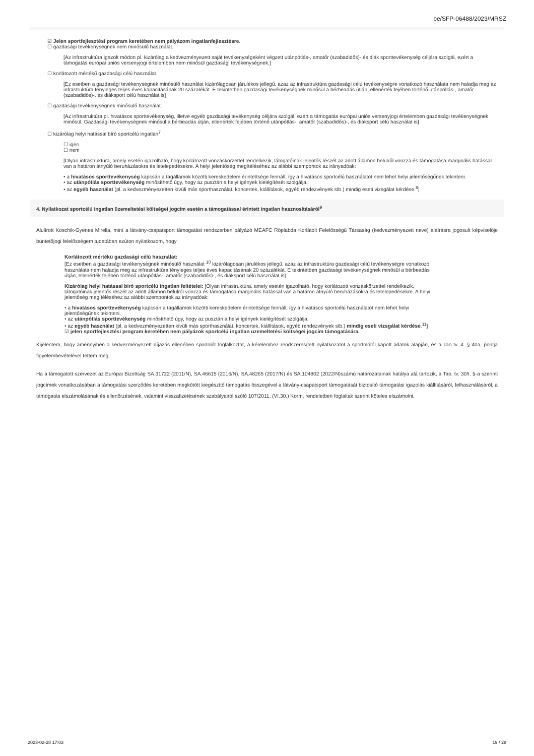be/SFP-06488/2023/MRSZ
☑ Jelen sportfejlesztési program keretében nem pályázom ingatlanfejlesztésre.
☐ gazdasági tevékenységnek nem minősülő használat.
[Az infrastruktúra igazolt módon pl. kizárólag a kedvezményezett saját tevékenységeként végzett utánpótlás-, amatőr (szabadidős)- és diák sporttevékenység céljára szolgál, ezért a támogatás európai uniós versenyjogi értelemben nem minősül gazdasági tevékenységnek.]
☐ korlátozott mértékű gazdasági célú használat.
[Ez esetben a gazdasági tevékenységnek minősülő használat kizárólagosan járulékos jellegű, azaz az infrastruktúra gazdasági célú tevékenységre vonatkozó használata nem haladja meg az infrastruktúra tényleges teljes éves kapacitásának 20 százalékát. E tekintetben gazdasági tevékenységnek minősül a bérbeadás útján, ellenérték fejében történő utánpótlás-, amatőr (szabadidős)-, és diáksport célú használat is]
☐ gazdasági tevékenységnek minősülő használat.
[Az infrastruktúra pl. hivatásos sporttevékenység, illetve egyéb gazdasági tevékenység céljára szolgál, ezért a támogatás európai uniós versenyjogi értelemben gazdasági tevékenységnek minősül. Gazdasági tevékenységnek minősül a bérbeadás útján, ellenérték fejében történő utánpótlás-, amatőr (szabadidős)-, és diáksport célú használat is]
☐ kizárólag helyi hatással bíró sportcélú ingatlan<sup>7</sup>
☐ igen
☐ nem
[Olyan infrastruktúra, amely esetén igazolható, hogy korlátozott vonzáskörzettel rendelkezik, látogatóinak jelentős részét az adott államon belülről vonzza és támogatása marginális hatással van a határon átnyúló beruházásokra és letelepedésekre. A helyi jelentőség megítéléséhez az alábbi szempontok az irányadóak:
• a hivatásos sporttevékenység kapcsán a tagállamok közötti kereskedelem érintettsége fennáll, így a hivatásos sportcélú használatot nem lehet helyi jelentőségűnek tekinteni.
• az utánpótlás sporttevékenység minősíthető úgy, hogy az pusztán a helyi igények kielégítését szolgálja,
• az egyéb használat (pl. a kedvezményezetten kívüli más sporthasználat, koncertek, kiállítások, egyéb rendezvények stb.) mindig eseti vizsgálat kérdése.<sup>8</sup>]
4. Nyilatkozat sportcélú ingatlan üzemeltetési költségei jogcím esetén a támogatással érintett ingatlan hasznosításáról<sup>9</sup>
Alulírott Koschik-Gyenes Mirella, mint a látvány-csapatsport támogatási rendszerben pályázó MEAFC Röplabda Korlátolt Felelősségű Társaság (kedvezményezett neve) aláírásra jogosult képviselője büntetőjogi felelősségem tudatában ezúton nyilatkozom, hogy
Korlátozott mértékű gazdasági célú használat:
[Ez esetben a gazdasági tevékenységnek minősülő használat <sup>10</sup> kizárólagosan járulékos jellegű, azaz az infrastruktúra gazdasági célú tevékenységre vonatkozó használata nem haladja meg az infrastruktúra tényleges teljes éves kapacitásának 20 százalékát. E tekintetben gazdasági tevékenységnek minősül a bérbeadás útján, ellenérték fejében történő utánpótlás-, amatőr (szabadidős)-, és diáksport célú használat is]
Kizárólag helyi hatással bíró sportcélú ingatlan feltételei: [Olyan infrastruktúra, amely esetén igazolható, hogy korlátozott vonzáskörzettel rendelkezik, látogatóinak jelentős részét az adott államon belülről vonzza és támogatása marginális hatással van a határon átnyúló beruházásokra és letelepedésekre. A helyi jelentőség megítéléséhez az alábbi szempontok az irányadóak:
• a hivatásos sporttevékenység kapcsán a tagállamok közötti kereskedelem érintettsége fennáll, így a hivatásos sportcélú használatot nem lehet helyi jelentőségűnek tekinteni.
• az utánpótlás sporttevékenység minősíthető úgy, hogy az pusztán a helyi igények kielégítését szolgálja,
• az egyéb használat (pl. a kedvezményezetten kívüli más sporthasználat, koncertek, kiállítások, egyéb rendezvények stb.) mindig eseti vizsgálat kérdése.<sup>11</sup>]
☑ jelen sportfejlesztési program keretében nem pályázok sportcélú ingatlan üzemeltetési költségei jogcím támogatására.
Kijelentem, hogy amennyiben a kedvezményezett díjazás ellenében sportolót foglalkoztat, a kérelemhez rendszeresített nyilatkozatot a sportolótól kapott adatok alapján, és a Tao tv. 4. § 40a. pontja figyelembevételével tettem meg.
Ha a támogatott szervezet az Európai Bizottság SA.31722 (2011/N), SA.46615 (2016/N), SA.48265 (2017/N) és SA.104802 (2022/N)számú határozatainak hatálya alá tartozik, a Tao. tv. 30/I. §-a szerinti jogcímek vonatkozásában a támogatási szerződés keretében megkötött kiegészítő támogatás összegével a látvány-csapatsport támogatását biztosító támogatási igazolás kiállításáról, felhasználásáról, a támogatás elszámolásának és ellenőrzésének, valamint visszafizetésének szabályairól szóló 107/2011. (VI.30.) Korm. rendeletben foglaltak szerint köteles elszámolni.
2023-02-28 17:03 19 / 28